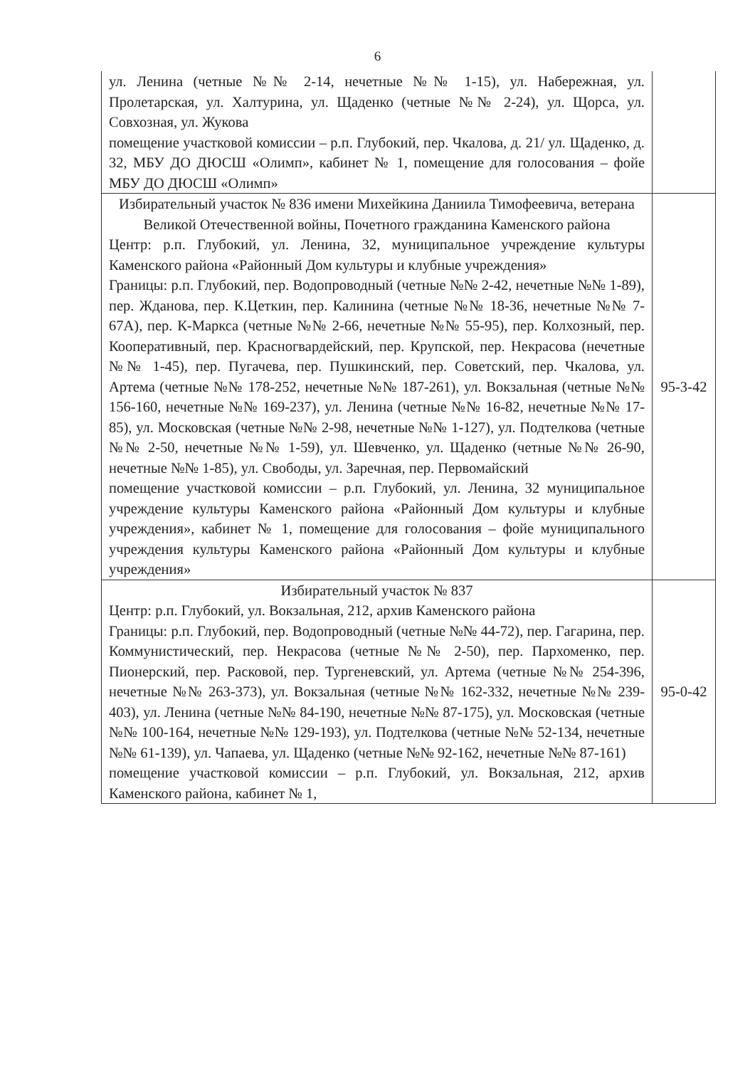6
| ул. Ленина (четные №№ 2-14, нечетные №№ 1-15), ул. Набережная, ул. Пролетарская, ул. Халтурина, ул. Щаденко (четные №№ 2-24), ул. Щорса, ул. Совхозная, ул. Жукова помещение участковой комиссии – р.п. Глубокий, пер. Чкалова, д. 21/ ул. Щаденко, д. 32, МБУ ДО ДЮСШ «Олимп», кабинет № 1, помещение для голосования – фойе МБУ ДО ДЮСШ «Олимп» | |
| Избирательный участок № 836 имени Михейкина Даниила Тимофеевича, ветерана Великой Отечественной войны, Почетного гражданина Каменского района Центр: р.п. Глубокий, ул. Ленина, 32, муниципальное учреждение культуры Каменского района «Районный Дом культуры и клубные учреждения» Границы: р.п. Глубокий, пер. Водопроводный (четные №№ 2-42, нечетные №№ 1-89), пер. Жданова, пер. К.Цеткин, пер. Калинина (четные №№ 18-36, нечетные №№ 7-67А), пер. К-Маркса (четные №№ 2-66, нечетные №№ 55-95), пер. Колхозный, пер. Кооперативный, пер. Красногвардейский, пер. Крупской, пер. Некрасова (нечетные №№ 1-45), пер. Пугачева, пер. Пушкинский, пер. Советский, пер. Чкалова, ул. Артема (четные №№ 178-252, нечетные №№ 187-261), ул. Вокзальная (четные №№ 156-160, нечетные №№ 169-237), ул. Ленина (четные №№ 16-82, нечетные №№ 17-85), ул. Московская (четные №№ 2-98, нечетные №№ 1-127), ул. Подтелкова (четные №№ 2-50, нечетные №№ 1-59), ул. Шевченко, ул. Щаденко (четные №№ 26-90, нечетные №№ 1-85), ул. Свободы, ул. Заречная, пер. Первомайский помещение участковой комиссии – р.п. Глубокий, ул. Ленина, 32 муниципальное учреждение культуры Каменского района «Районный Дом культуры и клубные учреждения», кабинет № 1, помещение для голосования – фойе муниципального учреждения культуры Каменского района «Районный Дом культуры и клубные учреждения» | 95-3-42 |
| Избирательный участок № 837 Центр: р.п. Глубокий, ул. Вокзальная, 212, архив Каменского района Границы: р.п. Глубокий, пер. Водопроводный (четные №№ 44-72), пер. Гагарина, пер. Коммунистический, пер. Некрасова (четные №№ 2-50), пер. Пархоменко, пер. Пионерский, пер. Расковой, пер. Тургеневский, ул. Артема (четные №№ 254-396, нечетные №№ 263-373), ул. Вокзальная (четные №№ 162-332, нечетные №№ 239-403), ул. Ленина (четные №№ 84-190, нечетные №№ 87-175), ул. Московская (четные №№ 100-164, нечетные №№ 129-193), ул. Подтелкова (четные №№ 52-134, нечетные №№ 61-139), ул. Чапаева, ул. Щаденко (четные №№ 92-162, нечетные №№ 87-161) помещение участковой комиссии – р.п. Глубокий, ул. Вокзальная, 212, архив Каменского района, кабинет № 1, | 95-0-42 |